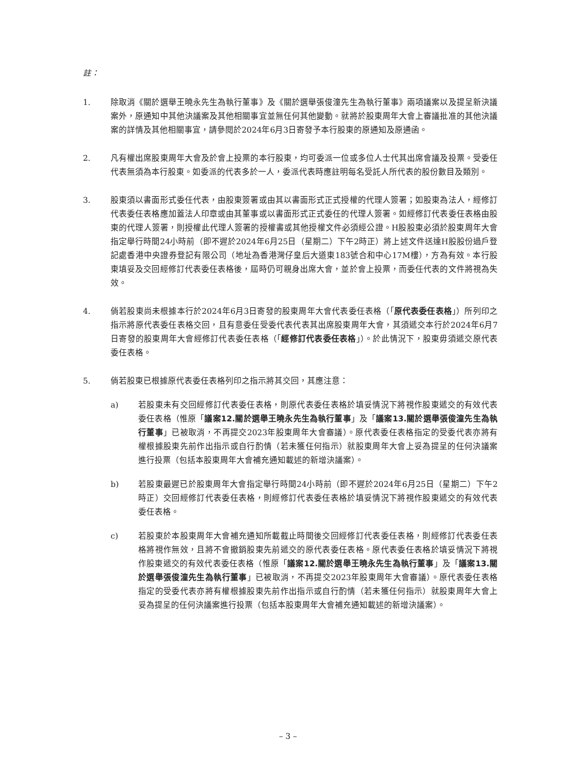註：
1. 除取消《關於選舉王曉永先生為執行董事》及《關於選舉張俊潼先生為執行董事》兩項議案以及提呈新決議案外，原通知中其他決議案及其他相關事宜並無任何其他變動。就將於股東周年大會上審議批准的其他決議案的詳情及其他相關事宜，請參閱於2024年6月3日寄發予本行股東的原通知及原通函。
2. 凡有權出席股東周年大會及於會上投票的本行股東，均可委派一位或多位人士代其出席會議及投票。受委任代表無須為本行股東。如委派的代表多於一人，委派代表時應註明每名受託人所代表的股份數目及類別。
3. 股東須以書面形式委任代表，由股東簽署或由其以書面形式正式授權的代理人簽署；如股東為法人，經修訂代表委任表格應加蓋法人印章或由其董事或以書面形式正式委任的代理人簽署。如經修訂代表委任表格由股東的代理人簽署，則授權此代理人簽署的授權書或其他授權文件必須經公證。H股股東必須於股東周年大會指定舉行時間24小時前（即不遲於2024年6月25日（星期二）下午2時正）將上述文件送達H股股份過戶登記處香港中央證券登記有限公司（地址為香港灣仔皇后大道東183號合和中心17M樓），方為有效。本行股東填妥及交回經修訂代表委任表格後，屆時仍可親身出席大會，並於會上投票，而委任代表的文件將視為失效。
4. 倘若股東尚未根據本行於2024年6月3日寄發的股東周年大會代表委任表格（「原代表委任表格」）所列印之指示將原代表委任表格交回，且有意委任受委代表代表其出席股東周年大會，其須遞交本行於2024年6月7日寄發的股東周年大會經修訂代表委任表格（「經修訂代表委任表格」）。於此情況下，股東毋須遞交原代表委任表格。
5. 倘若股東已根據原代表委任表格列印之指示將其交回，其應注意：
a) 若股東未有交回經修訂代表委任表格，則原代表委任表格於填妥情況下將視作股東遞交的有效代表委任表格（惟原「議案12.關於選舉王曉永先生為執行董事」及「議案13.關於選舉張俊潼先生為執行董事」已被取消，不再提交2023年股東周年大會審議）。原代表委任表格指定的受委代表亦將有權根據股東先前作出指示或自行酌情（若未獲任何指示）就股東周年大會上妥為提呈的任何決議案進行投票（包括本股東周年大會補充通知載述的新增決議案）。
b) 若股東最遲已於股東周年大會指定舉行時間24小時前（即不遲於2024年6月25日（星期二）下午2時正）交回經修訂代表委任表格，則經修訂代表委任表格於填妥情況下將視作股東遞交的有效代表委任表格。
c) 若股東於本股東周年大會補充通知所載截止時間後交回經修訂代表委任表格，則經修訂代表委任表格將視作無效，且將不會撤銷股東先前遞交的原代表委任表格。原代表委任表格於填妥情況下將視作股東遞交的有效代表委任表格（惟原「議案12.關於選舉王曉永先生為執行董事」及「議案13.關於選舉張俊潼先生為執行董事」已被取消，不再提交2023年股東周年大會審議）。原代表委任表格指定的受委代表亦將有權根據股東先前作出指示或自行酌情（若未獲任何指示）就股東周年大會上妥為提呈的任何決議案進行投票（包括本股東周年大會補充通知載述的新增決議案）。
– 3 –